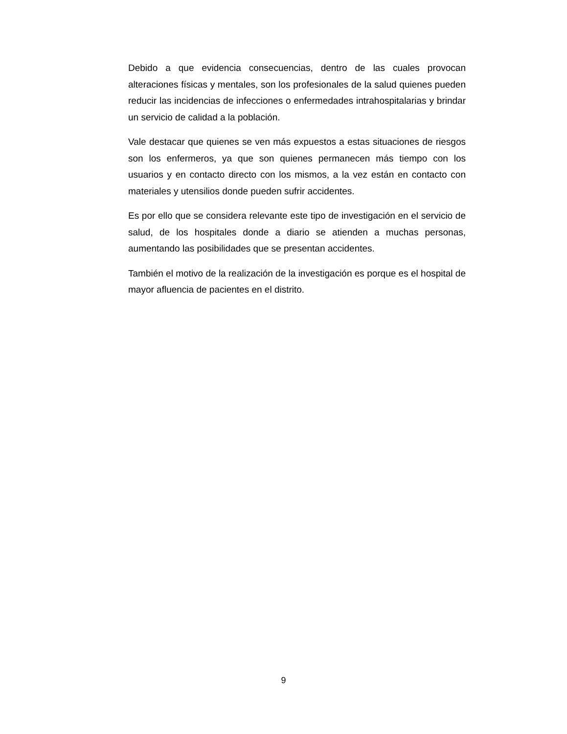Debido a que evidencia consecuencias, dentro de las cuales provocan alteraciones físicas y mentales, son los profesionales de la salud quienes pueden reducir las incidencias de infecciones o enfermedades intrahospitalarias y brindar un servicio de calidad a la población.
Vale destacar que quienes se ven más expuestos a estas situaciones de riesgos son los enfermeros, ya que son quienes permanecen más tiempo con los usuarios y en contacto directo con los mismos, a la vez están en contacto con materiales y utensilios donde pueden sufrir accidentes.
Es por ello que se considera relevante este tipo de investigación en el servicio de salud, de los hospitales donde a diario se atienden a muchas personas, aumentando las posibilidades que se presentan accidentes.
También el motivo de la realización de la investigación es porque es el hospital de mayor afluencia de pacientes en el distrito.
9